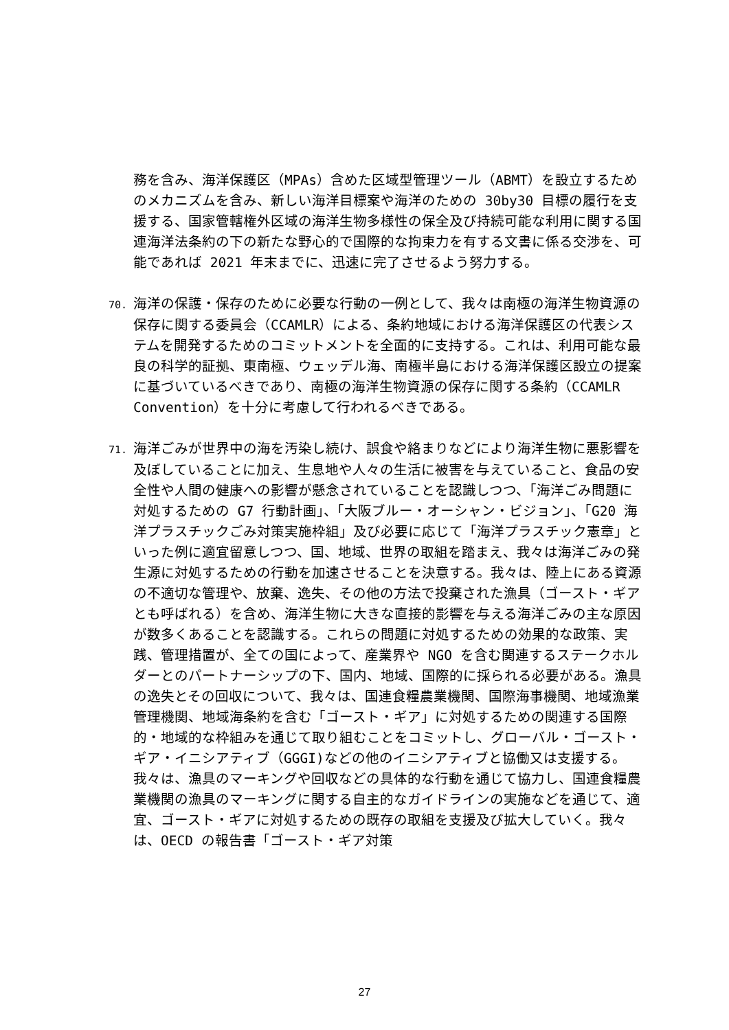務を含み、海洋保護区（MPAs）含めた区域型管理ツール（ABMT）を設立するためのメカニズムを含み、新しい海洋目標案や海洋のための 30by30 目標の履行を支援する、国家管轄権外区域の海洋生物多様性の保全及び持続可能な利用に関する国連海洋法条約の下の新たな野心的で国際的な拘束力を有する文書に係る交渉を、可能であれば 2021 年末までに、迅速に完了させるよう努力する。
70. 海洋の保護・保存のために必要な行動の一例として、我々は南極の海洋生物資源の保存に関する委員会（CCAMLR）による、条約地域における海洋保護区の代表システムを開発するためのコミットメントを全面的に支持する。これは、利用可能な最良の科学的証拠、東南極、ウェッデル海、南極半島における海洋保護区設立の提案に基づいているべきであり、南極の海洋生物資源の保存に関する条約（CCAMLR Convention）を十分に考慮して行われるべきである。
71. 海洋ごみが世界中の海を汚染し続け、誤食や絡まりなどにより海洋生物に悪影響を及ぼしていることに加え、生息地や人々の生活に被害を与えていること、食品の安全性や人間の健康への影響が懸念されていることを認識しつつ、「海洋ごみ問題に対処するための G7 行動計画」、「大阪ブルー・オーシャン・ビジョン」、「G20 海洋プラスチックごみ対策実施枠組」及び必要に応じて「海洋プラスチック憲章」といった例に適宜留意しつつ、国、地域、世界の取組を踏まえ、我々は海洋ごみの発生源に対処するための行動を加速させることを決意する。我々は、陸上にある資源の不適切な管理や、放棄、逸失、その他の方法で投棄された漁具（ゴースト・ギアとも呼ばれる）を含め、海洋生物に大きな直接的影響を与える海洋ごみの主な原因が数多くあることを認識する。これらの問題に対処するための効果的な政策、実践、管理措置が、全ての国によって、産業界や NGO を含む関連するステークホルダーとのパートナーシップの下、国内、地域、国際的に採られる必要がある。漁具の逸失とその回収について、我々は、国連食糧農業機関、国際海事機関、地域漁業管理機関、地域海条約を含む「ゴースト・ギア」に対処するための関連する国際的・地域的な枠組みを通じて取り組むことをコミットし、グローバル・ゴースト・ギア・イニシアティブ（GGGI)などの他のイニシアティブと協働又は支援する。我々は、漁具のマーキングや回収などの具体的な行動を通じて協力し、国連食糧農業機関の漁具のマーキングに関する自主的なガイドラインの実施などを通じて、適宜、ゴースト・ギアに対処するための既存の取組を支援及び拡大していく。我々は、OECD の報告書「ゴースト・ギア対策
27